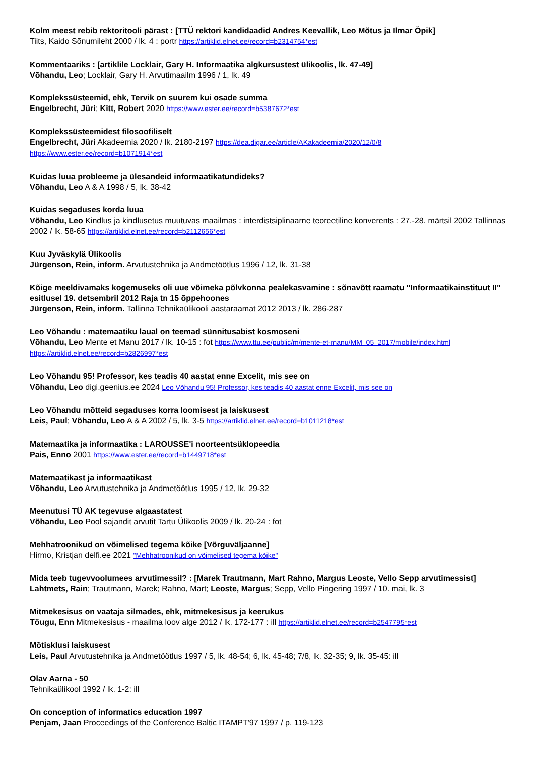Kolm meest rebib rektoritooli pärast : [TTÜ rektori kandidaadid Andres Keevallik, Leo Mõtus ja Ilmar Öpik]
Tiits, Kaido Sõnumileht 2000 / lk. 4 : portr https://artiklid.elnet.ee/record=b2314754*est
Kommentaariks : [artiklile Locklair, Gary H. Informaatika algkursustest ülikoolis, lk. 47-49]
Võhandu, Leo; Locklair, Gary H. Arvutimaailm 1996 / 1, lk. 49
Komplekssüsteemid, ehk, Tervik on suurem kui osade summa
Engelbrecht, Jüri; Kitt, Robert 2020 https://www.ester.ee/record=b5387672*est
Komplekssüsteemidest filosoofiliselt
Engelbrecht, Jüri Akadeemia 2020 / lk. 2180-2197 https://dea.digar.ee/article/AKakadeemia/2020/12/0/8
https://www.ester.ee/record=b1071914*est
Kuidas luua probleeme ja ülesandeid informaatikatundideks?
Võhandu, Leo A & A 1998 / 5, lk. 38-42
Kuidas segaduses korda luua
Võhandu, Leo Kindlus ja kindlusetus muutuvas maailmas : interdistsiplinaarne teoreetiline konverents : 27.-28. märtsil 2002 Tallinnas 2002 / lk. 58-65 https://artiklid.elnet.ee/record=b2112656*est
Kuu Jyväskylä Ülikoolis
Jürgenson, Rein, inform. Arvutustehnika ja Andmetöötlus 1996 / 12, lk. 31-38
Kõige meeldivamaks kogemuseks oli uue võimeka põlvkonna pealekasvamine : sõnavõtt raamatu "Informaatikainstituut II" esitlusel 19. detsembril 2012 Raja tn 15 õppehoones
Jürgenson, Rein, inform. Tallinna Tehnikaülikooli aastaraamat 2012 2013 / lk. 286-287
Leo Võhandu : matemaatiku laual on teemad sünnitusabist kosmoseni
Võhandu, Leo Mente et Manu 2017 / lk. 10-15 : fot https://www.ttu.ee/public/m/mente-et-manu/MM_05_2017/mobile/index.html
https://artiklid.elnet.ee/record=b2826997*est
Leo Võhandu 95! Professor, kes teadis 40 aastat enne Excelit, mis see on
Võhandu, Leo digi.geenius.ee 2024 Leo Võhandu 95! Professor, kes teadis 40 aastat enne Excelit, mis see on
Leo Võhandu mõtteid segaduses korra loomisest ja laiskusest
Leis, Paul; Võhandu, Leo A & A 2002 / 5, lk. 3-5 https://artiklid.elnet.ee/record=b1011218*est
Matemaatika ja informaatika : LAROUSSE'i noorteentsüklopeedia
Pais, Enno 2001 https://www.ester.ee/record=b1449718*est
Matemaatikast ja informaatikast
Võhandu, Leo Arvutustehnika ja Andmetöötlus 1995 / 12, lk. 29-32
Meenutusi TÜ AK tegevuse algaastatest
Võhandu, Leo Pool sajandit arvutit Tartu Ülikoolis 2009 / lk. 20-24 : fot
Mehhatroonikud on võimelised tegema kõike [Võrguväljaanne]
Hirmo, Kristjan delfi.ee 2021 "Mehhatroonikud on võimelised tegema kõike"
Mida teeb tugevvoolumees arvutimessil? : [Marek Trautmann, Mart Rahno, Margus Leoste, Vello Sepp arvutimessist]
Lahtmets, Rain; Trautmann, Marek; Rahno, Mart; Leoste, Margus; Sepp, Vello Pingering 1997 / 10. mai, lk. 3
Mitmekesisus on vaataja silmades, ehk, mitmekesisus ja keerukus
Tõugu, Enn Mitmekesisus - maailma loov alge 2012 / lk. 172-177 : ill https://artiklid.elnet.ee/record=b2547795*est
Mõtisklusi laiskusest
Leis, Paul Arvutustehnika ja Andmetöötlus 1997 / 5, lk. 48-54; 6, lk. 45-48; 7/8, lk. 32-35; 9, lk. 35-45: ill
Olav Aarna - 50
Tehnikaülikool 1992 / lk. 1-2: ill
On conception of informatics education 1997
Penjam, Jaan Proceedings of the Conference Baltic ITAMPT'97 1997 / p. 119-123